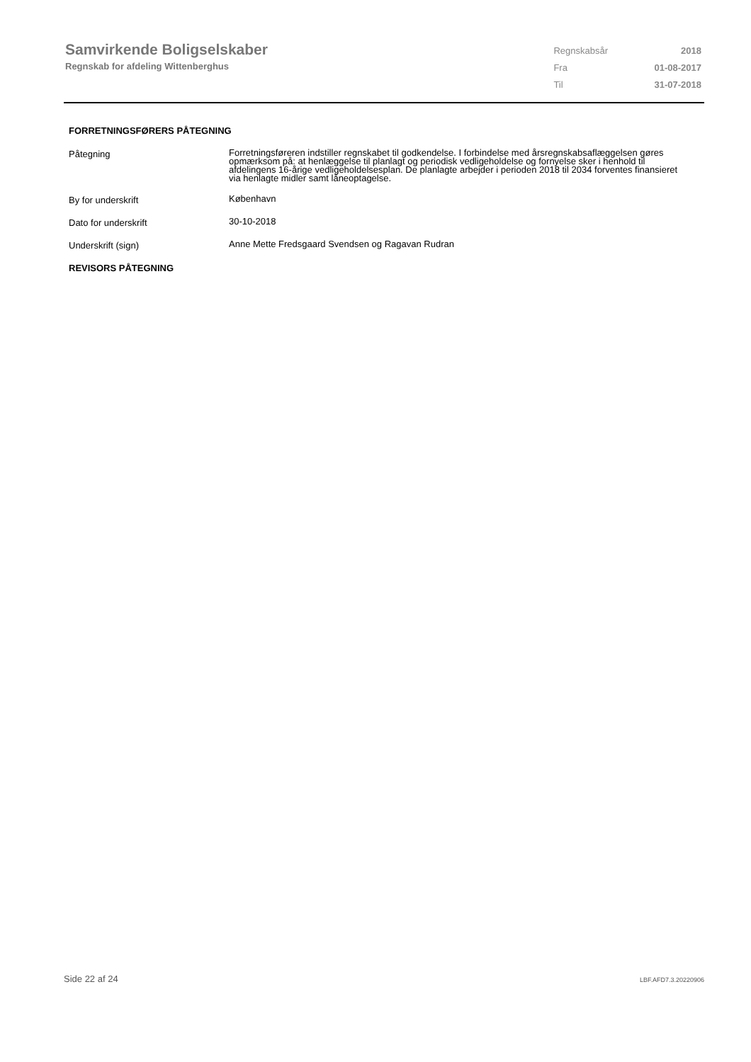Samvirkende Boligselskaber
Regnskab for afdeling Wittenberghus
| Regnskabsår | 2018 |
| Fra | 01-08-2017 |
| Til | 31-07-2018 |
FORRETNINGSFØRERS PÅTEGNING
Påtegning
Forretningsføreren indstiller regnskabet til godkendelse. I forbindelse med årsregnskabsaflæggelsen gøres opmærksom på: at henlæggelse til planlagt og periodisk vedligeholdelse og fornyelse sker i henhold til afdelingens 16-årige vedligeholdelsesplan. De planlagte arbejder i perioden 2018 til 2034 forventes finansieret via henlagte midler samt låneoptagelse.
By for underskrift
København
Dato for underskrift
30-10-2018
Underskrift (sign)
Anne Mette Fredsgaard Svendsen og Ragavan Rudran
REVISORS PÅTEGNING
Side 22 af 24 LBF.AFD7.3.20220906